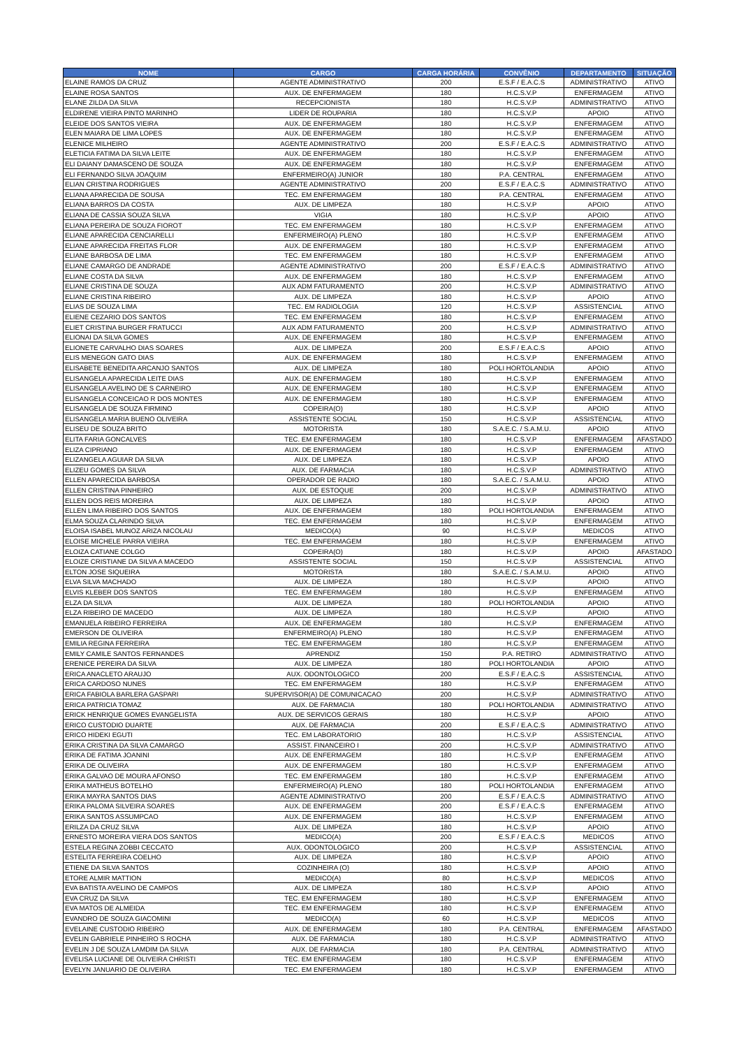| NOME | CARGO | CARGA HORÁRIA | CONVÊNIO | DEPARTAMENTO | SITUAÇÃO |
| --- | --- | --- | --- | --- | --- |
| ELAINE RAMOS DA CRUZ | AGENTE ADMINISTRATIVO | 200 | E.S.F / E.A.C.S | ADMINISTRATIVO | ATIVO |
| ELAINE ROSA SANTOS | AUX. DE ENFERMAGEM | 180 | H.C.S.V.P | ENFERMAGEM | ATIVO |
| ELANE ZILDA DA SILVA | RECEPCIONISTA | 180 | H.C.S.V.P | ADMINISTRATIVO | ATIVO |
| ELDIRENE VIEIRA PINTO MARINHO | LIDER DE ROUPARIA | 180 | H.C.S.V.P | APOIO | ATIVO |
| ELEIDE DOS SANTOS VIEIRA | AUX. DE ENFERMAGEM | 180 | H.C.S.V.P | ENFERMAGEM | ATIVO |
| ELEN MAIARA DE LIMA LOPES | AUX. DE ENFERMAGEM | 180 | H.C.S.V.P | ENFERMAGEM | ATIVO |
| ELENICE MILHEIRO | AGENTE ADMINISTRATIVO | 200 | E.S.F / E.A.C.S | ADMINISTRATIVO | ATIVO |
| ELETICIA FATIMA DA SILVA LEITE | AUX. DE ENFERMAGEM | 180 | H.C.S.V.P | ENFERMAGEM | ATIVO |
| ELI DAIANY DAMASCENO DE SOUZA | AUX. DE ENFERMAGEM | 180 | H.C.S.V.P | ENFERMAGEM | ATIVO |
| ELI FERNANDO SILVA JOAQUIM | ENFERMEIRO(A) JUNIOR | 180 | P.A. CENTRAL | ENFERMAGEM | ATIVO |
| ELIAN CRISTINA RODRIGUES | AGENTE ADMINISTRATIVO | 200 | E.S.F / E.A.C.S | ADMINISTRATIVO | ATIVO |
| ELIANA APARECIDA DE SOUSA | TEC. EM ENFERMAGEM | 180 | P.A. CENTRAL | ENFERMAGEM | ATIVO |
| ELIANA BARROS DA COSTA | AUX. DE LIMPEZA | 180 | H.C.S.V.P | APOIO | ATIVO |
| ELIANA DE CASSIA SOUZA SILVA | VIGIA | 180 | H.C.S.V.P | APOIO | ATIVO |
| ELIANA PEREIRA DE SOUZA FIOROT | TEC. EM ENFERMAGEM | 180 | H.C.S.V.P | ENFERMAGEM | ATIVO |
| ELIANE APARECIDA CENCIARELLI | ENFERMEIRO(A) PLENO | 180 | H.C.S.V.P | ENFERMAGEM | ATIVO |
| ELIANE APARECIDA FREITAS FLOR | AUX. DE ENFERMAGEM | 180 | H.C.S.V.P | ENFERMAGEM | ATIVO |
| ELIANE BARBOSA DE LIMA | TEC. EM ENFERMAGEM | 180 | H.C.S.V.P | ENFERMAGEM | ATIVO |
| ELIANE CAMARGO DE ANDRADE | AGENTE ADMINISTRATIVO | 200 | E.S.F / E.A.C.S | ADMINISTRATIVO | ATIVO |
| ELIANE COSTA DA SILVA | AUX. DE ENFERMAGEM | 180 | H.C.S.V.P | ENFERMAGEM | ATIVO |
| ELIANE CRISTINA DE SOUZA | AUX ADM FATURAMENTO | 200 | H.C.S.V.P | ADMINISTRATIVO | ATIVO |
| ELIANE CRISTINA RIBEIRO | AUX. DE LIMPEZA | 180 | H.C.S.V.P | APOIO | ATIVO |
| ELIAS DE SOUZA LIMA | TEC. EM RADIOLOGIA | 120 | H.C.S.V.P | ASSISTENCIAL | ATIVO |
| ELIENE CEZARIO DOS SANTOS | TEC. EM ENFERMAGEM | 180 | H.C.S.V.P | ENFERMAGEM | ATIVO |
| ELIET CRISTINA BURGER FRATUCCI | AUX ADM FATURAMENTO | 200 | H.C.S.V.P | ADMINISTRATIVO | ATIVO |
| ELIONAI DA SILVA GOMES | AUX. DE ENFERMAGEM | 180 | H.C.S.V.P | ENFERMAGEM | ATIVO |
| ELIONETE CARVALHO DIAS SOARES | AUX. DE LIMPEZA | 200 | E.S.F / E.A.C.S | APOIO | ATIVO |
| ELIS MENEGON GATO DIAS | AUX. DE ENFERMAGEM | 180 | H.C.S.V.P | ENFERMAGEM | ATIVO |
| ELISABETE BENEDITA ARCANJO SANTOS | AUX. DE LIMPEZA | 180 | POLI HORTOLANDIA | APOIO | ATIVO |
| ELISANGELA APARECIDA LEITE DIAS | AUX. DE ENFERMAGEM | 180 | H.C.S.V.P | ENFERMAGEM | ATIVO |
| ELISANGELA AVELINO DE S CARNEIRO | AUX. DE ENFERMAGEM | 180 | H.C.S.V.P | ENFERMAGEM | ATIVO |
| ELISANGELA CONCEICAO R DOS MONTES | AUX. DE ENFERMAGEM | 180 | H.C.S.V.P | ENFERMAGEM | ATIVO |
| ELISANGELA DE SOUZA FIRMINO | COPEIRA(O) | 180 | H.C.S.V.P | APOIO | ATIVO |
| ELISANGELA MARIA BUENO OLIVEIRA | ASSISTENTE SOCIAL | 150 | H.C.S.V.P | ASSISTENCIAL | ATIVO |
| ELISEU DE SOUZA BRITO | MOTORISTA | 180 | S.A.E.C. / S.A.M.U. | APOIO | ATIVO |
| ELITA FARIA GONCALVES | TEC. EM ENFERMAGEM | 180 | H.C.S.V.P | ENFERMAGEM | AFASTADO |
| ELIZA CIPRIANO | AUX. DE ENFERMAGEM | 180 | H.C.S.V.P | ENFERMAGEM | ATIVO |
| ELIZANGELA AGUIAR DA SILVA | AUX. DE LIMPEZA | 180 | H.C.S.V.P | APOIO | ATIVO |
| ELIZEU GOMES DA SILVA | AUX. DE FARMACIA | 180 | H.C.S.V.P | ADMINISTRATIVO | ATIVO |
| ELLEN APARECIDA BARBOSA | OPERADOR DE RADIO | 180 | S.A.E.C. / S.A.M.U. | APOIO | ATIVO |
| ELLEN CRISTINA PINHEIRO | AUX. DE ESTOQUE | 200 | H.C.S.V.P | ADMINISTRATIVO | ATIVO |
| ELLEN DOS REIS MOREIRA | AUX. DE LIMPEZA | 180 | H.C.S.V.P | APOIO | ATIVO |
| ELLEN LIMA RIBEIRO DOS SANTOS | AUX. DE ENFERMAGEM | 180 | POLI HORTOLANDIA | ENFERMAGEM | ATIVO |
| ELMA SOUZA CLARINDO SILVA | TEC. EM ENFERMAGEM | 180 | H.C.S.V.P | ENFERMAGEM | ATIVO |
| ELOISA ISABEL MUNOZ ARIZA NICOLAU | MEDICO(A) | 90 | H.C.S.V.P | MEDICOS | ATIVO |
| ELOISE MICHELE PARRA VIEIRA | TEC. EM ENFERMAGEM | 180 | H.C.S.V.P | ENFERMAGEM | ATIVO |
| ELOIZA CATIANE COLGO | COPEIRA(O) | 180 | H.C.S.V.P | APOIO | AFASTADO |
| ELOIZE CRISTIANE DA SILVA A MACEDO | ASSISTENTE SOCIAL | 150 | H.C.S.V.P | ASSISTENCIAL | ATIVO |
| ELTON JOSE SIQUEIRA | MOTORISTA | 180 | S.A.E.C. / S.A.M.U. | APOIO | ATIVO |
| ELVA SILVA MACHADO | AUX. DE LIMPEZA | 180 | H.C.S.V.P | APOIO | ATIVO |
| ELVIS KLEBER DOS SANTOS | TEC. EM ENFERMAGEM | 180 | H.C.S.V.P | ENFERMAGEM | ATIVO |
| ELZA DA SILVA | AUX. DE LIMPEZA | 180 | POLI HORTOLANDIA | APOIO | ATIVO |
| ELZA RIBEIRO DE MACEDO | AUX. DE LIMPEZA | 180 | H.C.S.V.P | APOIO | ATIVO |
| EMANUELA RIBEIRO FERREIRA | AUX. DE ENFERMAGEM | 180 | H.C.S.V.P | ENFERMAGEM | ATIVO |
| EMERSON DE OLIVEIRA | ENFERMEIRO(A) PLENO | 180 | H.C.S.V.P | ENFERMAGEM | ATIVO |
| EMILIA REGINA FERREIRA | TEC. EM ENFERMAGEM | 180 | H.C.S.V.P | ENFERMAGEM | ATIVO |
| EMILY CAMILE SANTOS FERNANDES | APRENDIZ | 150 | P.A. RETIRO | ADMINISTRATIVO | ATIVO |
| ERENICE PEREIRA DA SILVA | AUX. DE LIMPEZA | 180 | POLI HORTOLANDIA | APOIO | ATIVO |
| ERICA ANACLETO ARAUJO | AUX. ODONTOLOGICO | 200 | E.S.F / E.A.C.S | ASSISTENCIAL | ATIVO |
| ERICA CARDOSO NUNES | TEC. EM ENFERMAGEM | 180 | H.C.S.V.P | ENFERMAGEM | ATIVO |
| ERICA FABIOLA BARLERA GASPARI | SUPERVISOR(A) DE COMUNICACAO | 200 | H.C.S.V.P | ADMINISTRATIVO | ATIVO |
| ERICA PATRICIA TOMAZ | AUX. DE FARMACIA | 180 | POLI HORTOLANDIA | ADMINISTRATIVO | ATIVO |
| ERICK HENRIQUE GOMES EVANGELISTA | AUX. DE SERVICOS GERAIS | 180 | H.C.S.V.P | APOIO | ATIVO |
| ERICO CUSTODIO DUARTE | AUX. DE FARMACIA | 200 | E.S.F / E.A.C.S | ADMINISTRATIVO | ATIVO |
| ERICO HIDEKI EGUTI | TEC. EM LABORATORIO | 180 | H.C.S.V.P | ASSISTENCIAL | ATIVO |
| ERIKA CRISTINA DA SILVA CAMARGO | ASSIST. FINANCEIRO I | 200 | H.C.S.V.P | ADMINISTRATIVO | ATIVO |
| ERIKA DE FATIMA JOANINI | AUX. DE ENFERMAGEM | 180 | H.C.S.V.P | ENFERMAGEM | ATIVO |
| ERIKA DE OLIVEIRA | AUX. DE ENFERMAGEM | 180 | H.C.S.V.P | ENFERMAGEM | ATIVO |
| ERIKA GALVAO DE MOURA AFONSO | TEC. EM ENFERMAGEM | 180 | H.C.S.V.P | ENFERMAGEM | ATIVO |
| ERIKA MATHEUS BOTELHO | ENFERMEIRO(A) PLENO | 180 | POLI HORTOLANDIA | ENFERMAGEM | ATIVO |
| ERIKA MAYRA SANTOS DIAS | AGENTE ADMINISTRATIVO | 200 | E.S.F / E.A.C.S | ADMINISTRATIVO | ATIVO |
| ERIKA PALOMA SILVEIRA SOARES | AUX. DE ENFERMAGEM | 200 | E.S.F / E.A.C.S | ENFERMAGEM | ATIVO |
| ERIKA SANTOS ASSUMPCAO | AUX. DE ENFERMAGEM | 180 | H.C.S.V.P | ENFERMAGEM | ATIVO |
| ERILZA DA CRUZ SILVA | AUX. DE LIMPEZA | 180 | H.C.S.V.P | APOIO | ATIVO |
| ERNESTO MOREIRA VIERA DOS SANTOS | MEDICO(A) | 200 | E.S.F / E.A.C.S | MEDICOS | ATIVO |
| ESTELA REGINA ZOBBI CECCATO | AUX. ODONTOLOGICO | 200 | H.C.S.V.P | ASSISTENCIAL | ATIVO |
| ESTELITA FERREIRA COELHO | AUX. DE LIMPEZA | 180 | H.C.S.V.P | APOIO | ATIVO |
| ETIENE DA SILVA SANTOS | COZINHEIRA (O) | 180 | H.C.S.V.P | APOIO | ATIVO |
| ETORE ALMIR MATTION | MEDICO(A) | 80 | H.C.S.V.P | MEDICOS | ATIVO |
| EVA BATISTA AVELINO DE CAMPOS | AUX. DE LIMPEZA | 180 | H.C.S.V.P | APOIO | ATIVO |
| EVA CRUZ DA SILVA | TEC. EM ENFERMAGEM | 180 | H.C.S.V.P | ENFERMAGEM | ATIVO |
| EVA MATOS DE ALMEIDA | TEC. EM ENFERMAGEM | 180 | H.C.S.V.P | ENFERMAGEM | ATIVO |
| EVANDRO DE SOUZA GIACOMINI | MEDICO(A) | 60 | H.C.S.V.P | MEDICOS | ATIVO |
| EVELAINE CUSTODIO RIBEIRO | AUX. DE ENFERMAGEM | 180 | P.A. CENTRAL | ENFERMAGEM | AFASTADO |
| EVELIN GABRIELE PINHEIRO S ROCHA | AUX. DE FARMACIA | 180 | H.C.S.V.P | ADMINISTRATIVO | ATIVO |
| EVELIN J DE SOUZA LAMDIM DA SILVA | AUX. DE FARMACIA | 180 | P.A. CENTRAL | ADMINISTRATIVO | ATIVO |
| EVELISA LUCIANE DE OLIVEIRA CHRISTI | TEC. EM ENFERMAGEM | 180 | H.C.S.V.P | ENFERMAGEM | ATIVO |
| EVELYN JANUARIO DE OLIVEIRA | TEC. EM ENFERMAGEM | 180 | H.C.S.V.P | ENFERMAGEM | ATIVO |